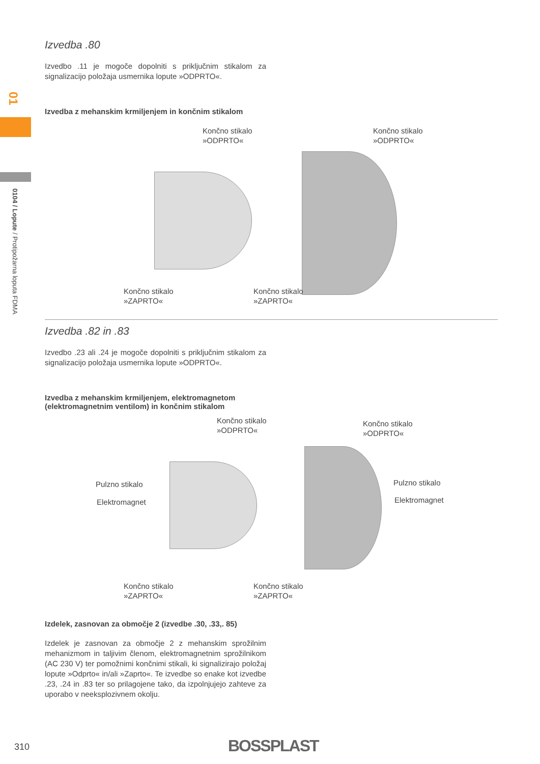01
0104 / Lopute / Protipožarna loputa FDMA
Izvedba .80
Izvedbo .11 je mogoče dopolniti s priključnim stikalom za signalizacijo položaja usmernika lopute »ODPRTO«.
Izvedba z mehanskim krmiljenjem in končnim stikalom
Končno stikalo
»ODPRTO«
Končno stikalo
»ODPRTO«
Končno stikalo
»ZAPRTO«
Končno stikalo
»ZAPRTO«
Izvedba .82 in .83
Izvedbo .23 ali .24 je mogoče dopolniti s priključnim stikalom za signalizacijo položaja usmernika lopute »ODPRTO«.
Izvedba z mehanskim krmiljenjem, elektromagnetom
(elektromagnetnim ventilom) in končnim stikalom
Končno stikalo
»ODPRTO«
Končno stikalo
»ODPRTO«
Pulzno stikalo
Elektromagnet
Pulzno stikalo
Elektromagnet
Končno stikalo
»ZAPRTO«
Končno stikalo
»ZAPRTO«
Izdelek, zasnovan za območje 2 (izvedbe .30, .33,. 85)
Izdelek je zasnovan za območje 2 z mehanskim sprožilnim mehanizmom in taljivim členom, elektromagnetnim sprožilnikom (AC 230 V) ter pomožnimi končnimi stikali, ki signalizirajo položaj lopute »Odprto« in/ali »Zaprto«. Te izvedbe so enake kot izvedbe .23, .24 in .83 ter so prilagojene tako, da izpolnjujejo zahteve za uporabo v neeksplozivnem okolju.
310 BOSSPLAST